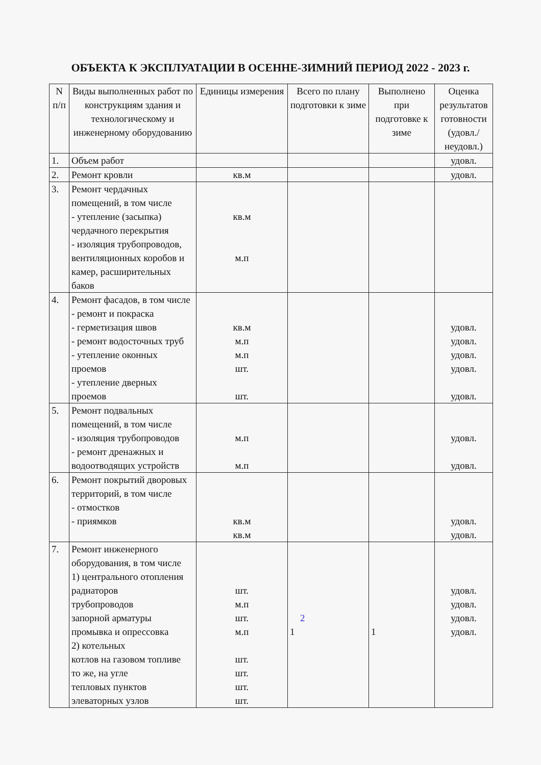ОБЪЕКТА К ЭКСПЛУАТАЦИИ В ОСЕННЕ-ЗИМНИЙ ПЕРИОД 2022 - 2023 г.
| N п/п | Виды выполненных работ по конструкциям здания и технологическому и инженерному оборудованию | Единицы измерения | Всего по плану подготовки к зиме | Выполнено при подготовке к зиме | Оценка результатов готовности (удовл./ неудовл.) |
| --- | --- | --- | --- | --- | --- |
| 1. | Объем работ | | | | удовл. |
| 2. | Ремонт кровли | кв.м | | | удовл. |
| 3. | Ремонт чердачных помещений, в том числе - утепление (засыпка) чердачного перекрытия - изоляция трубопроводов, вентиляционных коробов и камер, расширительных баков | кв.м м.п | | | |
| 4. | Ремонт фасадов, в том числе - ремонт и покраска - герметизация швов - ремонт водосточных труб - утепление оконных проемов - утепление дверных проемов | кв.м м.п м.п шт. шт. | | | удовл. удовл. удовл. удовл. удовл. |
| 5. | Ремонт подвальных помещений, в том числе - изоляция трубопроводов - ремонт дренажных и водоотводящих устройств | м.п м.п | | | удовл. удовл. |
| 6. | Ремонт покрытий дворовых территорий, в том числе - отмостков - приямков | кв.м кв.м | | | удовл. удовл. |
| 7. | Ремонт инженерного оборудования, в том числе 1) центрального отопления радиаторов трубопроводов запорной арматуры промывка и опрессовка 2) котельных котлов на газовом топливе то же, на угле тепловых пунктов элеваторных узлов | шт. м.п шт. м.п шт. шт. шт. шт. | 2 1 | 1 | удовл. удовл. удовл. удовл. |